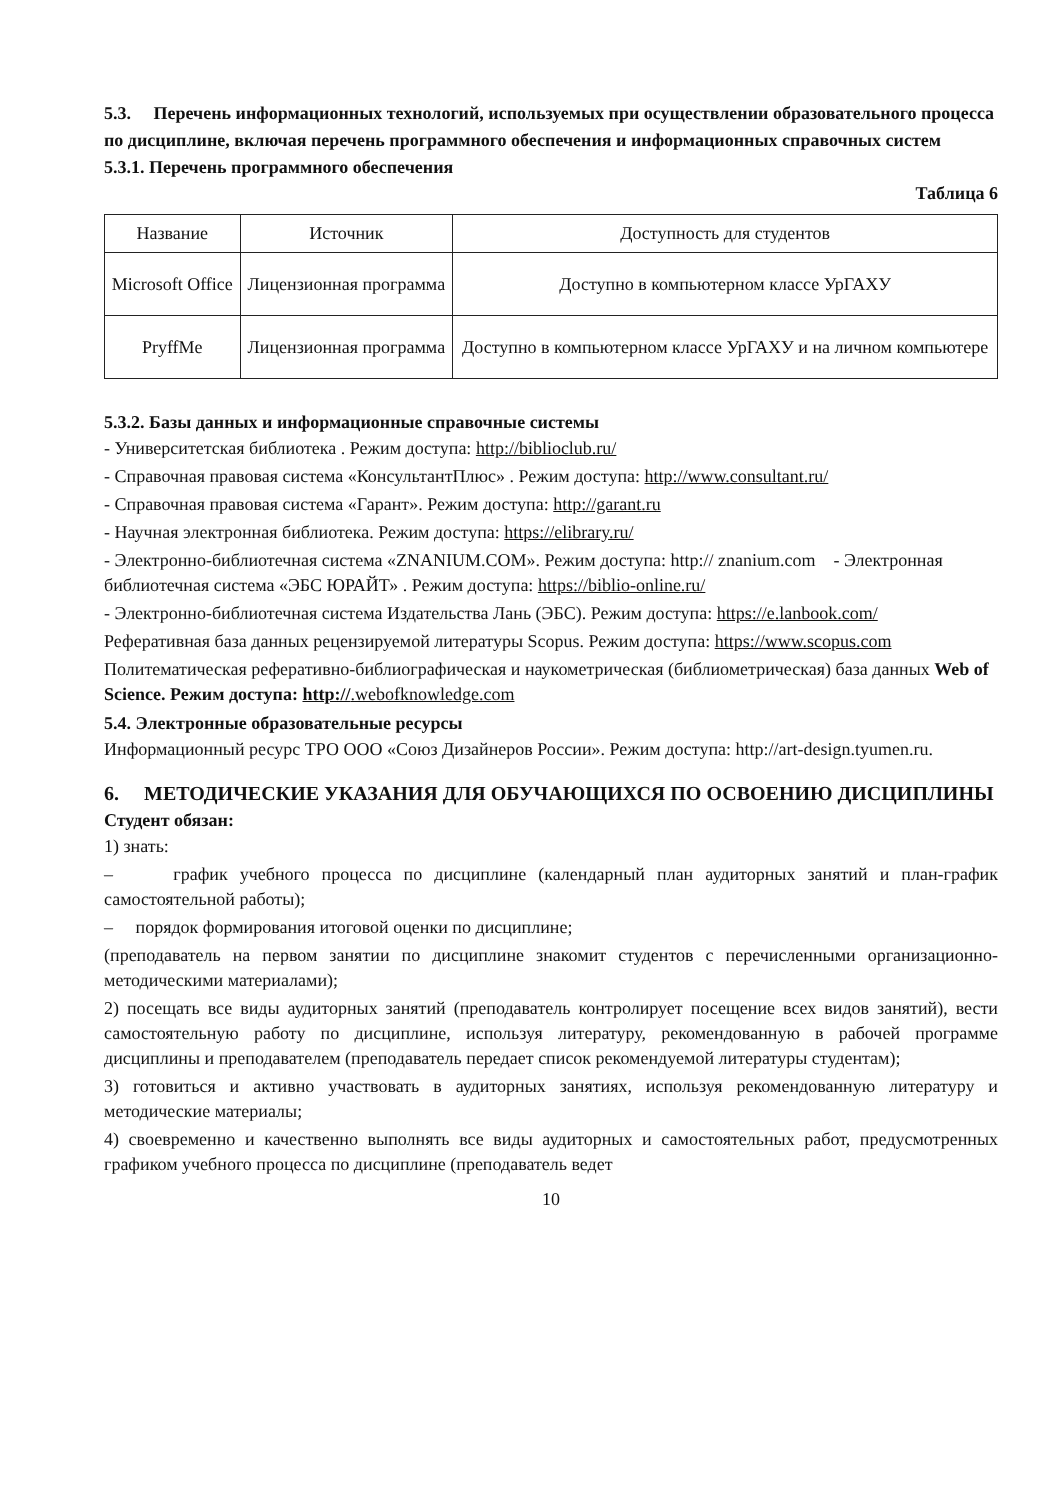5.3. Перечень информационных технологий, используемых при осуществлении образовательного процесса по дисциплине, включая перечень программного обеспечения и информационных справочных систем
5.3.1. Перечень программного обеспечения
Таблица 6
| Название | Источник | Доступность для студентов |
| Microsoft Office | Лицензионная программа | Доступно в компьютерном классе УрГАХУ |
| PryffMe | Лицензионная программа | Доступно в компьютерном классе УрГАХУ и на личном компьютере |
5.3.2. Базы данных и информационные справочные системы
- Университетская библиотека . Режим доступа: http://biblioclub.ru/
- Справочная правовая система «КонсультантПлюс» . Режим доступа: http://www.consultant.ru/
- Справочная правовая система «Гарант». Режим доступа: http://garant.ru
- Научная электронная библиотека. Режим доступа: https://elibrary.ru/
- Электронно-библиотечная система «ZNANIUM.COM». Режим доступа: http:// znanium.com - Электронная библиотечная система «ЭБС ЮРАЙТ» . Режим доступа: https://biblio-online.ru/
- Электронно-библиотечная система Издательства Лань (ЭБС). Режим доступа: https://e.lanbook.com/
Реферативная база данных рецензируемой литературы Scopus. Режим доступа: https://www.scopus.com
Политематическая реферативно-библиографическая и наукометрическая (библиометрическая) база данных Web of Science. Режим доступа: http://.webofknowledge.com
5.4. Электронные образовательные ресурсы
Информационный ресурс ТРО ООО «Союз Дизайнеров России». Режим доступа: http://art-design.tyumen.ru.
6. МЕТОДИЧЕСКИЕ УКАЗАНИЯ ДЛЯ ОБУЧАЮЩИХСЯ ПО ОСВОЕНИЮ ДИСЦИПЛИНЫ
Студент обязан:
1) знать:
– график учебного процесса по дисциплине (календарный план аудиторных занятий и план-график самостоятельной работы);
– порядок формирования итоговой оценки по дисциплине;
(преподаватель на первом занятии по дисциплине знакомит студентов с перечисленными организационно-методическими материалами);
2) посещать все виды аудиторных занятий (преподаватель контролирует посещение всех видов занятий), вести самостоятельную работу по дисциплине, используя литературу, рекомендованную в рабочей программе дисциплины и преподавателем (преподаватель передает список рекомендуемой литературы студентам);
3) готовиться и активно участвовать в аудиторных занятиях, используя рекомендованную литературу и методические материалы;
4) своевременно и качественно выполнять все виды аудиторных и самостоятельных работ, предусмотренных графиком учебного процесса по дисциплине (преподаватель ведет
10